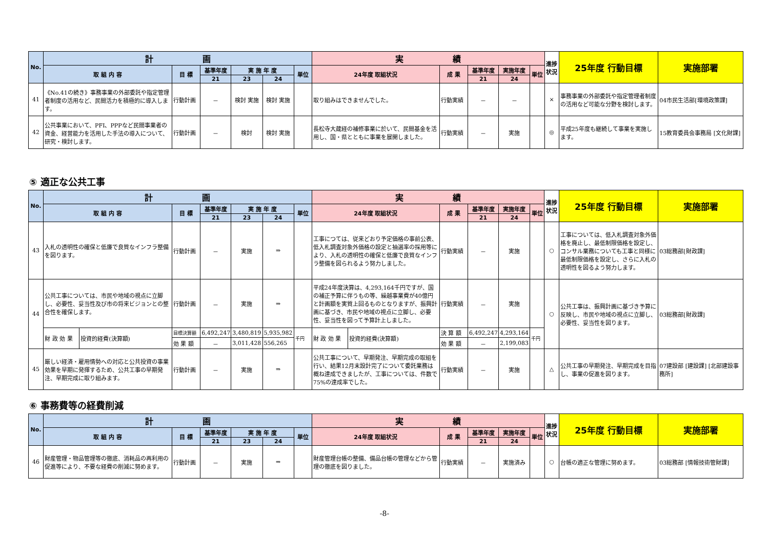| No. | 計 画 | | | | | | 実 績 | | | | | 進捗状況 | 25年度 行動目標 | 実施部署 |
| --- | --- | --- | --- | --- | --- | --- | --- | --- | --- | --- | --- | --- | --- | --- |
| | 取 組 内 容 | 目 標 | 基準年度 | 実 施 年 度 | | 単位 | 24年度 取組状況 | 成 果 | 基準年度 | 実施年度 | 単位 | | | |
| | | | 21 | 23 | 24 | | | | 21 | 24 | | | | |
| 41 | 《No.41の続き》事務事業の外部委託や指定管理者制度の活用など、民間活力を積極的に導入します。 | 行動計画 | － | 検討 実施 | 検討 実施 | | 取り組みはできませんでした。 | 行動実績 | － | － | | × | 事務事業の外部委託や指定管理者制度の活用など可能な分野を検討します。 | 04市民生活部[環境政策課] |
| 42 | 公共事業において、PFI、PPPなど民間事業者の資金、経営能力を活用した手法の導入について、研究・検討します。 | 行動計画 | － | 検討 | 検討 実施 | | 長松寺大蔵経の補修事業に於いて、民間基金を活用し、国・県とともに事業を展開しました。 | 行動実績 | － | 実施 | | ◎ | 平成25年度も継続して事業を実施します。 | 15教育委員会事務局 [文化財課] |
⑤ 適正な公共工事
| No. | 計 画 | | | | | | | 実 績 | | | | | | 進捗状況 | 25年度 行動目標 | 実施部署 |
| --- | --- | --- | --- | --- | --- | --- | --- | --- | --- | --- | --- | --- | --- | --- | --- | --- |
| | 取 組 内 容 | | 目 標 | 基準年度 | 実 施 年 度 | | 単位 | 24年度 取組状況 | | 成 果 | 基準年度 | 実施年度 | 単位 | | | |
| | | | | 21 | 23 | 24 | | | | | 21 | 24 | | | | |
| 43 | 入札の透明性の確保と低廉で良質なインフラ整備を図ります。 | | 行動計画 | － | 実施 | ⇒ | | 工事につては、従来どおり予定価格の事前公表、低入札調査対象外価格の設定と抽選率の採用等により、入札の透明性の確保と低廉で良質なインフラ整備を図られるよう努力しました。 | | 行動実績 | － | 実施 | | ○ | 工事については、低入札調査対象外価格を廃止し、最低制限価格を設定し、コンサル業務についても工事と同様に最低制限価格を設定し、さらに入札の透明性を図るよう努力します。 | 03総務部[財政課] |
| 44 | 公共工事については、市民や地域の視点に立脚し、必要性、妥当性及び市の将来ビジョンとの整合性を確保します。 | | 行動計画 | － | 実施 | ⇒ | | 平成24年度決算は、4,293,164千円ですが、国の補正予算に伴うもの等、繰越事業費が40億円と計画額を実質上回るものとなりますが、振興計画に基づき、市民や地域の視点に立脚し、必要性、妥当性を図って予算計上しました。 | | 行動実績 | － | 実施 | | ○ | 公共工事は、振興計画に基づき予算に反映し、市民や地域の視点に立脚し、必要性、妥当性を図ります。 | 03総務部[財政課] |
| | 財 政 効 果 | 投資的経費(決算額) | 目標決算額 | 6,492,247 | 3,480,819 | 5,935,982 | 千円 | 財 政 効 果 | 投資的経費(決算額) | 決 算 額 | 6,492,247 | 4,293,164 | 千円 | | | |
| | | | 効 果 額 | － | 3,011,428 | 556,265 | | | | 効 果 額 | － | 2,199,083 | | | | |
| 45 | 厳しい経済・雇用情勢への対応と公共投資の事業効果を早期に発揮するため、公共工事の早期発注、早期完成に取り組みます。 | | 行動計画 | － | 実施 | ⇒ | | 公共工事について、早期発注、早期完成の取組を行い、結果12月末設計完了について委託業務は概ね達成できましたが、工事については、件数で75%の達成率でした。 | | 行動実績 | － | 実施 | | △ | 公共工事の早期発注、早期完成を目指し、事業の促進を図ります。 | 07建設部 [建設課] [北部建設事務所] |
⑥ 事務費等の経費削減
| No. | 計 画 | | | | | | 実 績 | | | | | 進捗状況 | 25年度 行動目標 | 実施部署 |
| --- | --- | --- | --- | --- | --- | --- | --- | --- | --- | --- | --- | --- | --- | --- |
| | 取 組 内 容 | 目 標 | 基準年度 | 実 施 年 度 | | 単位 | 24年度 取組状況 | 成 果 | 基準年度 | 実施年度 | 単位 | | | |
| | | | 21 | 23 | 24 | | | | 21 | 24 | | | | |
| 46 | 財産管理・物品管理等の徹底、消耗品の再利用の促進等により、不要な経費の削減に努めます。 | 行動計画 | － | 実施 | ⇒ | | 財産管理台帳の整備、備品台帳の管理などから管理の徹底を図りました。 | 行動実績 | － | 実施済み | | ○ | 台帳の適正な管理に努めます。 | 03総務部 [情報技術管財課] |
-8-